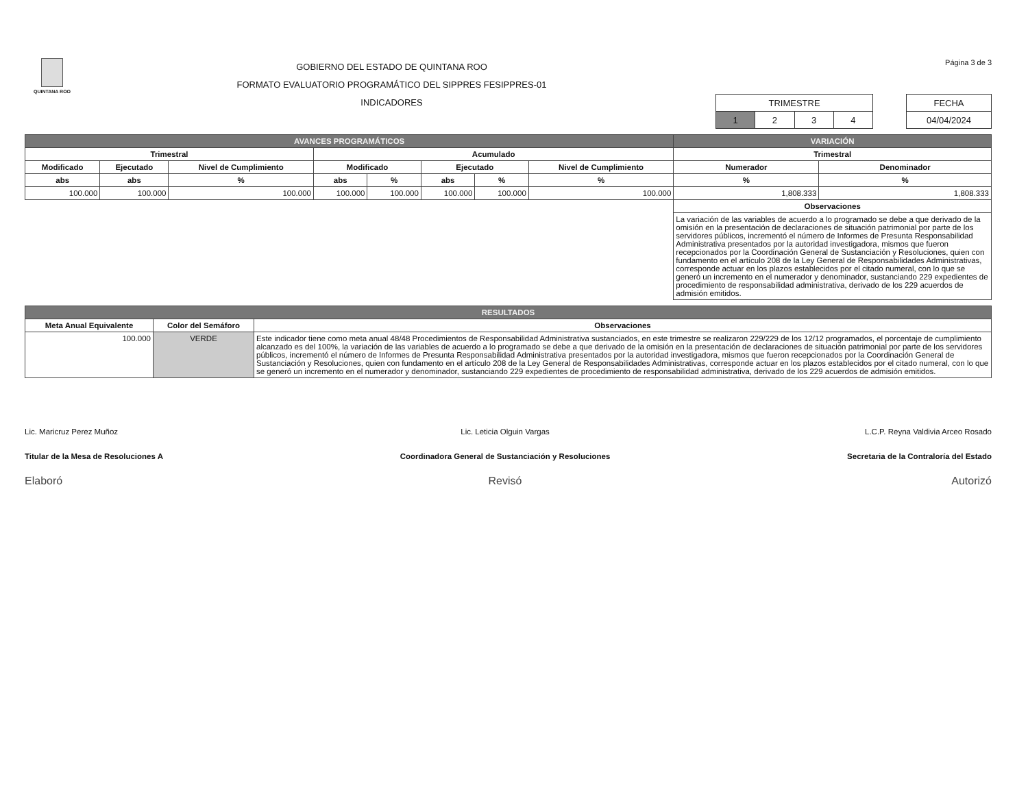QUINTANA ROO
GOBIERNO DEL ESTADO DE QUINTANA ROO
FORMATO EVALUATORIO PROGRAMÁTICO DEL SIPPRES FESIPPRES-01
INDICADORES
Página 3 de 3
| TRIMESTRE | | | |
| 1 | 2 | 3 | 4 |
| FECHA |
| 04/04/2024 |
| AVANCES PROGRAMÁTICOS | | | | | | | | VARIACIÓN | |
| --- | --- | --- | --- | --- | --- | --- | --- | --- | --- |
| Trimestral | | | Acumulado | | | | | Trimestral | |
| Modificado | Ejecutado | Nivel de Cumplimiento | Modificado | | Ejecutado | | Nivel de Cumplimiento | Numerador | Denominador |
| abs | abs | % | abs | % | abs | % | % | % | % |
| 100.000 | 100.000 | 100.000 | 100.000 | 100.000 | 100.000 | 100.000 | 100.000 | 1,808.333 | 1,808.333 |
| | | | | | | | | Observaciones | |
| | | | | | | | | La variación de las variables de acuerdo a lo programado se debe a que derivado de la omisión en la presentación de declaraciones de situación patrimonial por parte de los servidores públicos, incrementó el número de Informes de Presunta Responsabilidad Administrativa presentados por la autoridad investigadora, mismos que fueron recepcionados por la Coordinación General de Sustanciación y Resoluciones, quien con fundamento en el artículo 208 de la Ley General de Responsabilidades Administrativas, corresponde actuar en los plazos establecidos por el citado numeral, con lo que se generó un incremento en el numerador y denominador, sustanciando 229 expedientes de procedimiento de responsabilidad administrativa, derivado de los 229 acuerdos de admisión emitidos. | |
| RESULTADOS | | |
| --- | --- | --- |
| Meta Anual Equivalente | Color del Semáforo | Observaciones |
| 100.000 | VERDE | Este indicador tiene como meta anual 48/48 Procedimientos de Responsabilidad Administrativa sustanciados, en este trimestre se realizaron 229/229 de los 12/12 programados, el porcentaje de cumplimiento alcanzado es del 100%, la variación de las variables de acuerdo a lo programado se debe a que derivado de la omisión en la presentación de declaraciones de situación patrimonial por parte de los servidores públicos, incrementó el número de Informes de Presunta Responsabilidad Administrativa presentados por la autoridad investigadora, mismos que fueron recepcionados por la Coordinación General de Sustanciación y Resoluciones, quien con fundamento en el artículo 208 de la Ley General de Responsabilidades Administrativas, corresponde actuar en los plazos establecidos por el citado numeral, con lo que se generó un incremento en el numerador y denominador, sustanciando 229 expedientes de procedimiento de responsabilidad administrativa, derivado de los 229 acuerdos de admisión emitidos. |
Lic. Maricruz Perez Muñoz
Titular de la Mesa de Resoluciones A
Elaboró
Lic. Leticia Olguin Vargas
Coordinadora General de Sustanciación y Resoluciones
Revisó
L.C.P. Reyna Valdivia Arceo Rosado
Secretaria de la Contraloría del Estado
Autorizó